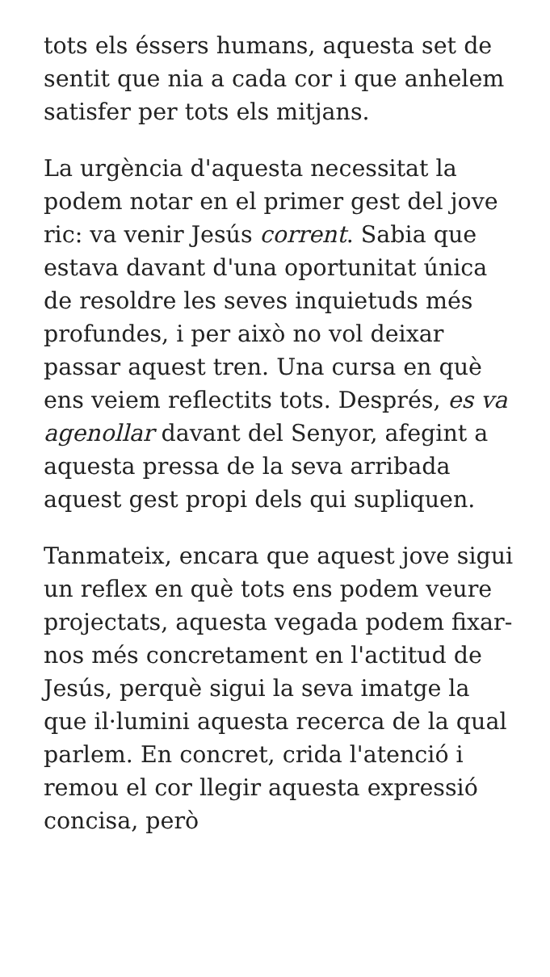tots els éssers humans, aquesta set de sentit que nia a cada cor i que anhelem satisfer per tots els mitjans.
La urgència d'aquesta necessitat la podem notar en el primer gest del jove ric: va venir Jesús corrent. Sabia que estava davant d'una oportunitat única de resoldre les seves inquietuds més profundes, i per això no vol deixar passar aquest tren. Una cursa en què ens veiem reflectits tots. Després, es va agenollar davant del Senyor, afegint a aquesta pressa de la seva arribada aquest gest propi dels qui supliquen.
Tanmateix, encara que aquest jove sigui un reflex en què tots ens podem veure projectats, aquesta vegada podem fixar-nos més concretament en l'actitud de Jesús, perquè sigui la seva imatge la que il·lumini aquesta recerca de la qual parlem. En concret, crida l'atenció i remou el cor llegir aquesta expressió concisa, però